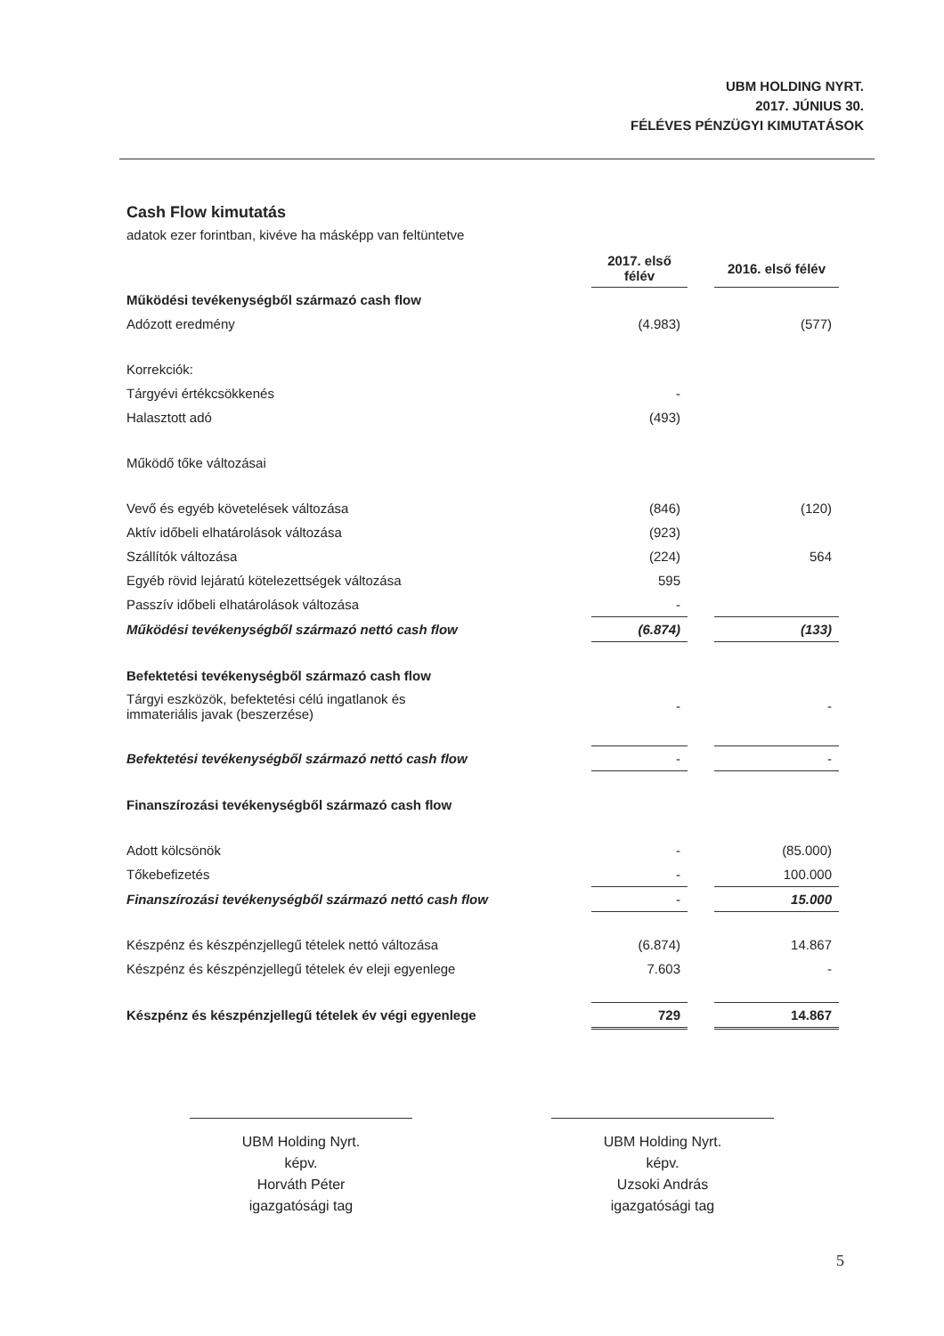UBM HOLDING NYRT.
2017. JÚNIUS 30.
FÉLÉVES PÉNZÜGYI KIMUTATÁSOK
Cash Flow kimutatás
adatok ezer forintban, kivéve ha másképp van feltüntetve
| | 2017. első félév | | 2016. első félév |
| Működési tevékenységből származó cash flow | | | |
| Adózott eredmény | (4.983) | | (577) |
| Korrekciók: | | | |
| Tárgyévi értékcsökkenés | - | | |
| Halasztott adó | (493) | | |
| Működő tőke változásai | | | |
| Vevő és egyéb követelések változása | (846) | | (120) |
| Aktív időbeli elhatárolások változása | (923) | | |
| Szállítók változása | (224) | | 564 |
| Egyéb rövid lejáratú kötelezettségek változása | 595 | | |
| Passzív időbeli elhatárolások változása | - | | |
| Működési tevékenységből származó nettó cash flow | (6.874) | | (133) |
| Befektetési tevékenységből származó cash flow | | | |
| Tárgyi eszközök, befektetési célú ingatlanok és immateriális javak (beszerzése) | - | | - |
| Befektetési tevékenységből származó nettó cash flow | - | | - |
| Finanszírozási tevékenységből származó cash flow | | | |
| Adott kölcsönök | - | | (85.000) |
| Tőkebefizetés | - | | 100.000 |
| Finanszírozási tevékenységből származó nettó cash flow | - | | 15.000 |
| Készpénz és készpénzjellegű tételek nettó változása | (6.874) | | 14.867 |
| Készpénz és készpénzjellegű tételek év eleji egyenlege | 7.603 | | - |
| Készpénz és készpénzjellegű tételek év végi egyenlege | 729 | | 14.867 |
UBM Holding Nyrt.
képv.
Horváth Péter
igazgatósági tag
UBM Holding Nyrt.
képv.
Uzsoki András
igazgatósági tag
5